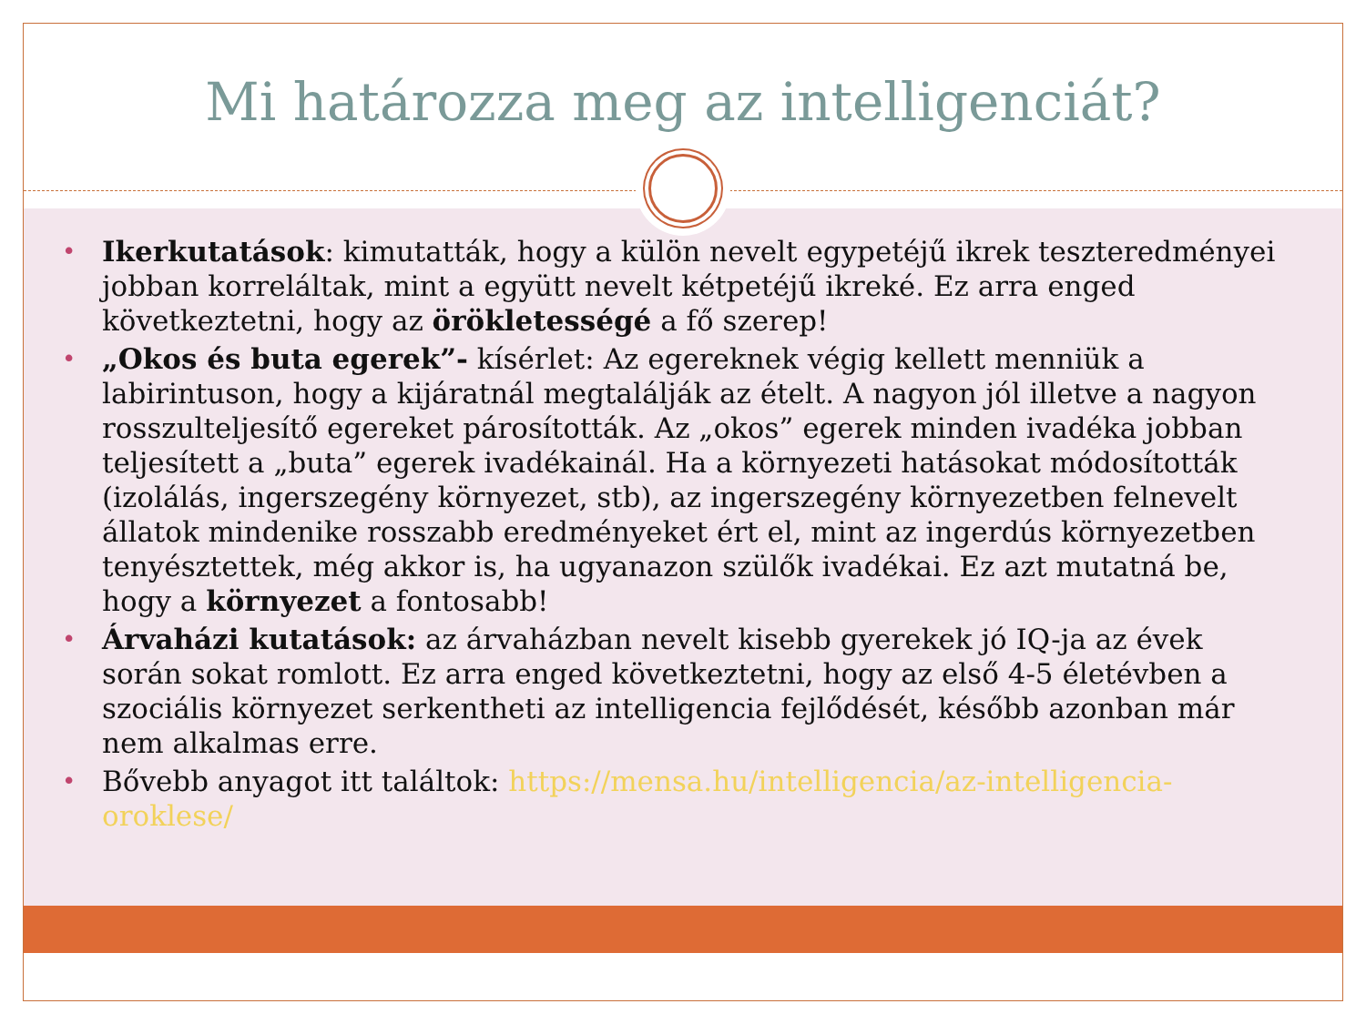Mi határozza meg az intelligenciát?
• Ikerkutatások: kimutatták, hogy a külön nevelt egypetéjű ikrek teszteredményei jobban korreláltak, mint a együtt nevelt kétpetéjű ikreké. Ez arra enged következtetni, hogy az örökletességé a fő szerep!
• „Okos és buta egerek”- kísérlet: Az egereknek végig kellett menniük a labirintuson, hogy a kijáratnál megtalálják az ételt. A nagyon jól illetve a nagyon rosszulteljesítő egereket párosították. Az „okos” egerek minden ivadéka jobban teljesített a „buta” egerek ivadékainál. Ha a környezeti hatásokat módosították (izolálás, ingerszegény környezet, stb), az ingerszegény környezetben felnevelt állatok mindenike rosszabb eredményeket ért el, mint az ingerdús környezetben tenyésztettek, még akkor is, ha ugyanazon szülők ivadékai. Ez azt mutatná be, hogy a környezet a fontosabb!
• Árvaházi kutatások: az árvaházban nevelt kisebb gyerekek jó IQ-ja az évek során sokat romlott. Ez arra enged következtetni, hogy az első 4-5 életévben a szociális környezet serkentheti az intelligencia fejlődését, később azonban már nem alkalmas erre.
• Bővebb anyagot itt találtok: https://mensa.hu/intelligencia/az-intelligencia-oroklese/